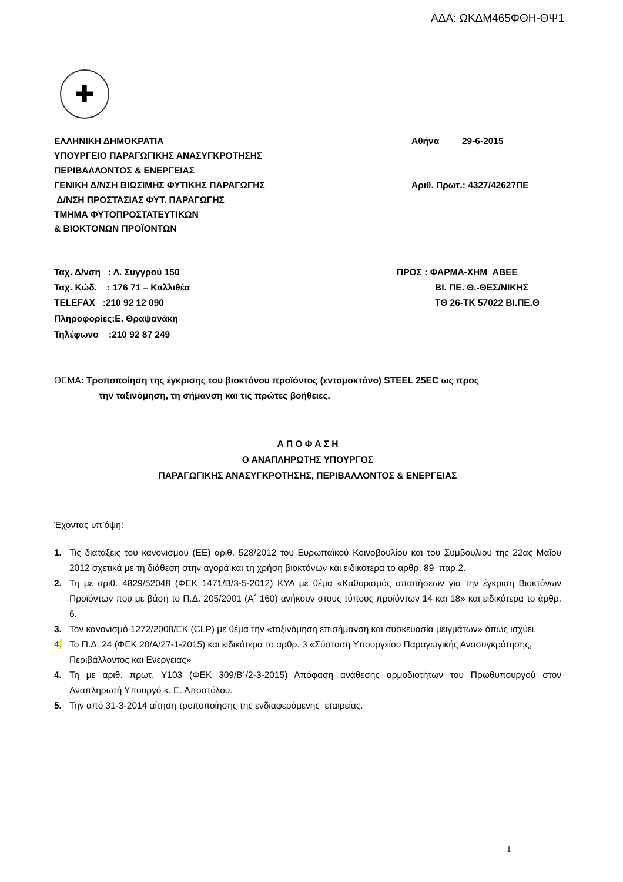ΑΔΑ: ΩΚΔΜ465ΦΘΗ-ΘΨ1
✚
ΕΛΛΗΝΙΚΗ ΔΗΜΟΚΡΑΤΙΑ Αθήνα 29-6-2015
ΥΠΟΥΡΓΕΙΟ ΠΑΡΑΓΩΓΙΚΗΣ ΑΝΑΣΥΓΚΡΟΤΗΣΗΣ
ΠΕΡΙΒΑΛΛΟΝΤΟΣ & ΕΝΕΡΓΕΙΑΣ
ΓΕΝΙΚΗ Δ/ΝΣΗ ΒΙΩΣΙΜΗΣ ΦΥΤΙΚΗΣ ΠΑΡΑΓΩΓΗΣ Αριθ. Πρωτ.: 4327/42627ΠΕ
Δ/ΝΣΗ ΠΡΟΣΤΑΣΙΑΣ ΦΥΤ. ΠΑΡΑΓΩΓΗΣ
ΤΜΗΜΑ ΦΥΤΟΠΡΟΣΤΑΤΕΥΤΙΚΩΝ
& ΒΙΟΚΤΟΝΩΝ ΠΡΟΪΟΝΤΩΝ
Ταχ. Δ/νση : Λ. Συγγρού 150 ΠΡΟΣ : ΦΑΡΜΑ-ΧΗΜ ΑΒΕΕ
Ταχ. Κώδ. : 176 71 – Καλλιθέα ΒΙ. ΠΕ. Θ.-ΘΕΣ/ΝΙΚΗΣ
TELEFAX :210 92 12 090 ΤΘ 26-ΤΚ 57022 ΒΙ.ΠΕ.Θ
Πληροφορίες:Ε. Θραψανάκη
Τηλέφωνο :210 92 87 249
ΘΕΜΑ: Τροποποίηση της έγκρισης του βιοκτόνου προϊόντος (εντομοκτόνο) STEEL 25EC ως προς
την ταξινόμηση, τη σήμανση και τις πρώτες βοήθειες.
Α Π Ο Φ Α Σ Η
Ο ΑΝΑΠΛΗΡΩΤΗΣ ΥΠΟΥΡΓΟΣ
ΠΑΡΑΓΩΓΙΚΗΣ ΑΝΑΣΥΓΚΡΟΤΗΣΗΣ, ΠΕΡΙΒΑΛΛΟΝΤΟΣ & ΕΝΕΡΓΕΙΑΣ
Έχοντας υπ’όψη:
1. Τις διατάξεις του κανονισμού (ΕΕ) αριθ. 528/2012 του Ευρωπαϊκού Κοινοβουλίου και του Συμβουλίου της 22ας Μαΐου 2012 σχετικά με τη διάθεση στην αγορά και τη χρήση βιοκτόνων και ειδικότερα το αρθρ. 89 παρ.2.
2. Τη με αριθ. 4829/52048 (ΦΕΚ 1471/Β/3-5-2012) ΚΥΑ με θέμα «Καθορισμός απαιτήσεων για την έγκριση Βιοκτόνων Προϊόντων που με βάση το Π.Δ. 205/2001 (Α΄ 160) ανήκουν στους τύπους προϊόντων 14 και 18» και ειδικότερα το άρθρ. 6.
3. Τον κανονισμό 1272/2008/ΕΚ (CLP) με θέμα την «ταξινόμηση επισήμανση και συσκευασία μειγμάτων» όπως ισχύει.
4. Το Π.Δ. 24 (ΦΕΚ 20/Α/27-1-2015) και ειδικότερα το αρθρ. 3 «Σύσταση Υπουργείου Παραγωγικής Ανασυγκρότησης, Περιβάλλοντος και Ενέργειας»
4. Τη με αριθ. πρωτ. Υ103 (ΦΕΚ 309/Β΄/2-3-2015) Απόφαση ανάθεσης αρμοδιοτήτων του Πρωθυπουργού στον Αναπληρωτή Υπουργό κ. Ε. Αποστόλου.
5. Την από 31-3-2014 αίτηση τροποποίησης της ενδιαφερόμενης εταιρείας.
1